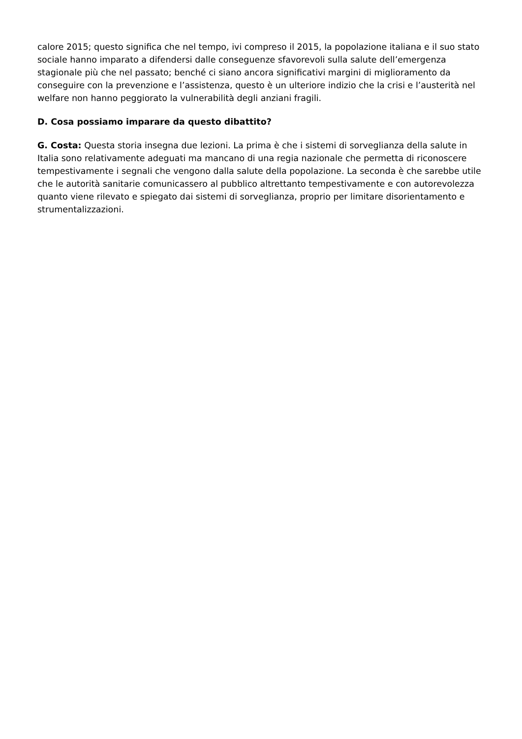calore 2015; questo significa che nel tempo, ivi compreso il 2015, la popolazione italiana e il suo stato sociale hanno imparato a difendersi dalle conseguenze sfavorevoli sulla salute dell’emergenza stagionale più che nel passato; benché ci siano ancora significativi margini di miglioramento da conseguire con la prevenzione e l’assistenza, questo è un ulteriore indizio che la crisi e l’austerità nel welfare non hanno peggiorato la vulnerabilità degli anziani fragili.
D. Cosa possiamo imparare da questo dibattito?
G. Costa: Questa storia insegna due lezioni. La prima è che i sistemi di sorveglianza della salute in Italia sono relativamente adeguati ma mancano di una regia nazionale che permetta di riconoscere tempestivamente i segnali che vengono dalla salute della popolazione. La seconda è che sarebbe utile che le autorità sanitarie comunicassero al pubblico altrettanto tempestivamente e con autorevolezza quanto viene rilevato e spiegato dai sistemi di sorveglianza, proprio per limitare disorientamento e strumentalizzazioni.